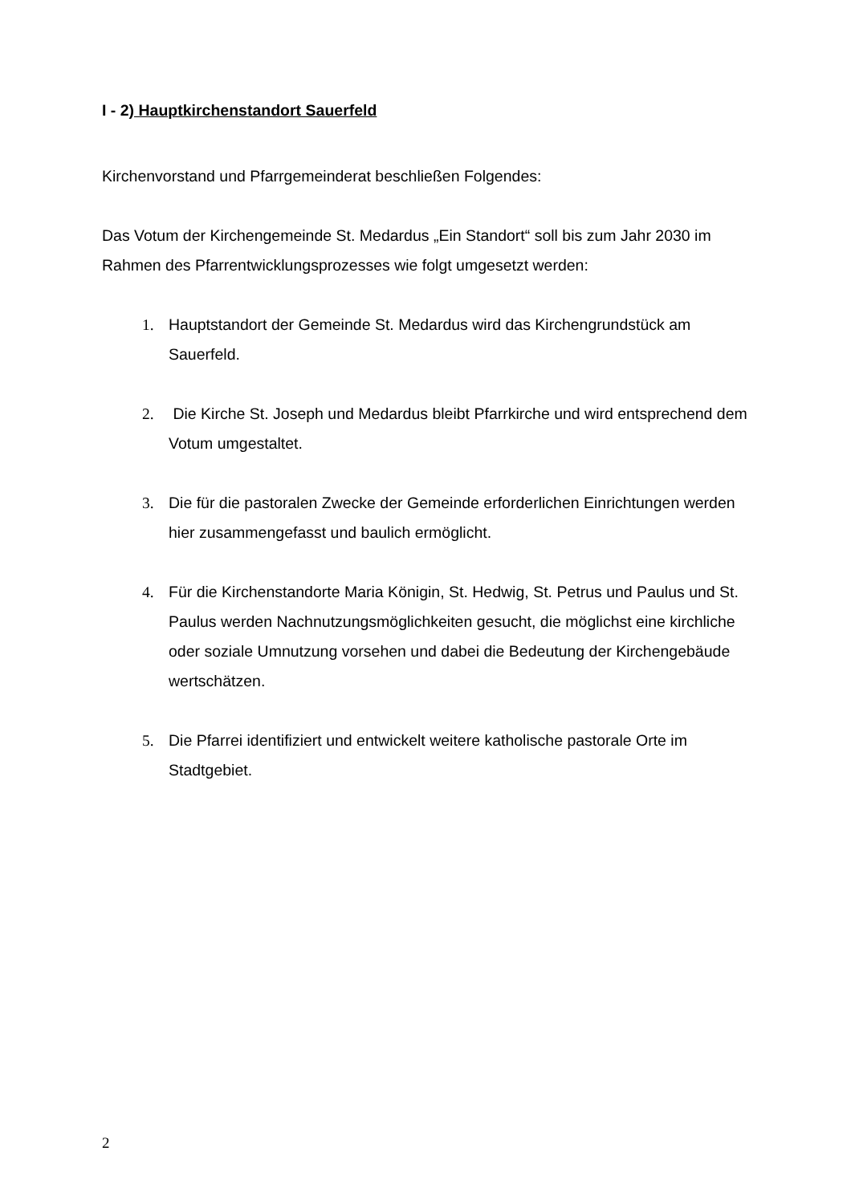I - 2) Hauptkirchenstandort Sauerfeld
Kirchenvorstand und Pfarrgemeinderat beschließen Folgendes:
Das Votum der Kirchengemeinde St. Medardus „Ein Standort“ soll bis zum Jahr 2030 im Rahmen des Pfarrentwicklungsprozesses wie folgt umgesetzt werden:
1. Hauptstandort der Gemeinde St. Medardus wird das Kirchengrundstück am Sauerfeld.
2. Die Kirche St. Joseph und Medardus bleibt Pfarrkirche und wird entsprechend dem Votum umgestaltet.
3. Die für die pastoralen Zwecke der Gemeinde erforderlichen Einrichtungen werden hier zusammengefasst und baulich ermöglicht.
4. Für die Kirchenstandorte Maria Königin, St. Hedwig, St. Petrus und Paulus und St. Paulus werden Nachnutzungsmöglichkeiten gesucht, die möglichst eine kirchliche oder soziale Umnutzung vorsehen und dabei die Bedeutung der Kirchengebäude wertschätzen.
5. Die Pfarrei identifiziert und entwickelt weitere katholische pastorale Orte im Stadtgebiet.
2